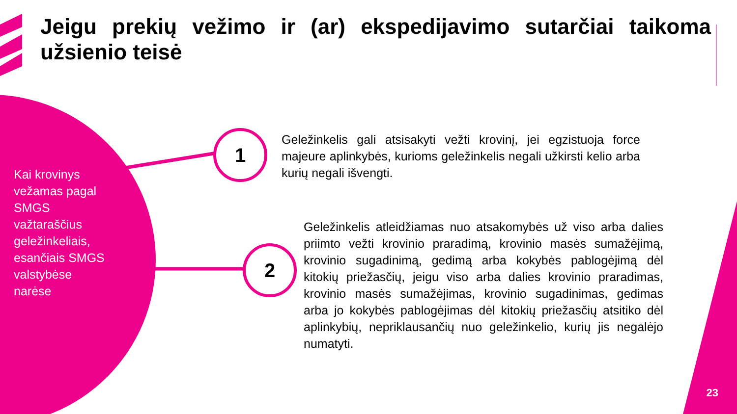Jeigu prekių vežimo ir (ar) ekspedijavimo sutarčiai taikoma užsienio teisė
Kai krovinys vežamas pagal SMGS važtaraščius geležinkeliais, esančiais SMGS valstybėse narėse
1
Geležinkelis gali atsisakyti vežti krovinį, jei egzistuoja force majeure aplinkybės, kurioms geležinkelis negali užkirsti kelio arba kurių negali išvengti.
2
Geležinkelis atleidžiamas nuo atsakomybės už viso arba dalies priimto vežti krovinio praradimą, krovinio masės sumažėjimą, krovinio sugadinimą, gedimą arba kokybės pablogėjimą dėl kitokių priežasčių, jeigu viso arba dalies krovinio praradimas, krovinio masės sumažėjimas, krovinio sugadinimas, gedimas arba jo kokybės pablogėjimas dėl kitokių priežasčių atsitiko dėl aplinkybių, nepriklausančių nuo geležinkelio, kurių jis negalėjo numatyti.
23